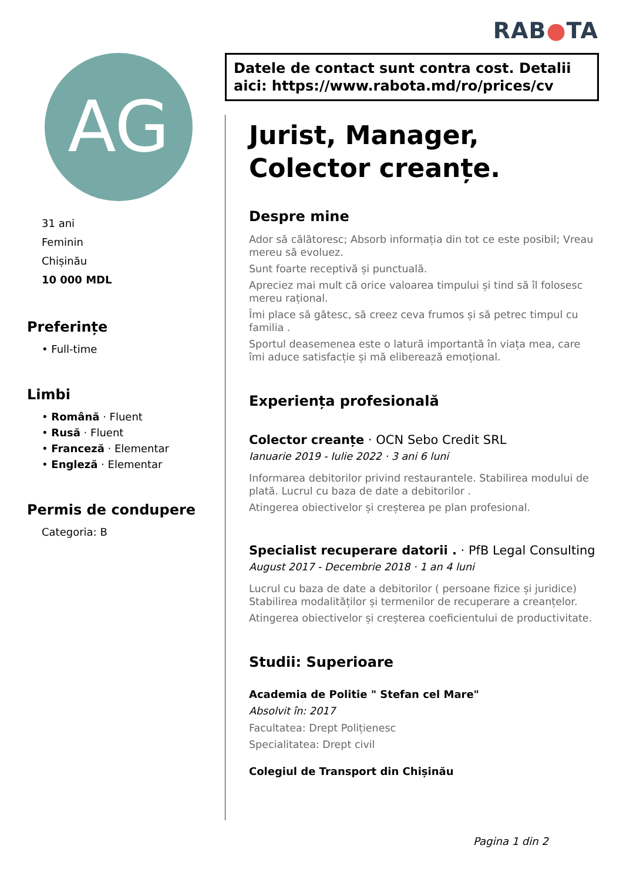RAB●TA
AG
31 ani
Feminin
Chișinău
10 000 MDL
Preferințe
• Full-time
Limbi
• Română · Fluent
• Rusă · Fluent
• Franceză · Elementar
• Engleză · Elementar
Permis de condupere
Categoria: B
Datele de contact sunt contra cost. Detalii aici: https://www.rabota.md/ro/prices/cv
Jurist, Manager, Colector creanțe.
Despre mine
Ador să călătoresc; Absorb informația din tot ce este posibil; Vreau mereu să evoluez.
Sunt foarte receptivă și punctuală.
Apreciez mai mult că orice valoarea timpului și tind să îl folosesc mereu rațional.
Îmi place să gătesc, să creez ceva frumos și să petrec timpul cu familia .
Sportul deasemenea este o latură importantă în viața mea, care îmi aduce satisfacție și mă eliberează emoțional.
Experiența profesională
Colector creanțe · OCN Sebo Credit SRL
Ianuarie 2019 - Iulie 2022 · 3 ani 6 luni
Informarea debitorilor privind restaurantele. Stabilirea modului de plată. Lucrul cu baza de date a debitorilor .
Atingerea obiectivelor și creșterea pe plan profesional.
Specialist recuperare datorii . · PfB Legal Consulting
August 2017 - Decembrie 2018 · 1 an 4 luni
Lucrul cu baza de date a debitorilor ( persoane fizice și juridice) Stabilirea modalităților și termenilor de recuperare a creanțelor.
Atingerea obiectivelor și creșterea coeficientului de productivitate.
Studii: Superioare
Academia de Politie " Stefan cel Mare"
Absolvit în: 2017
Facultatea: Drept Polițienesc
Specialitatea: Drept civil
Colegiul de Transport din Chișinău
Pagina 1 din 2